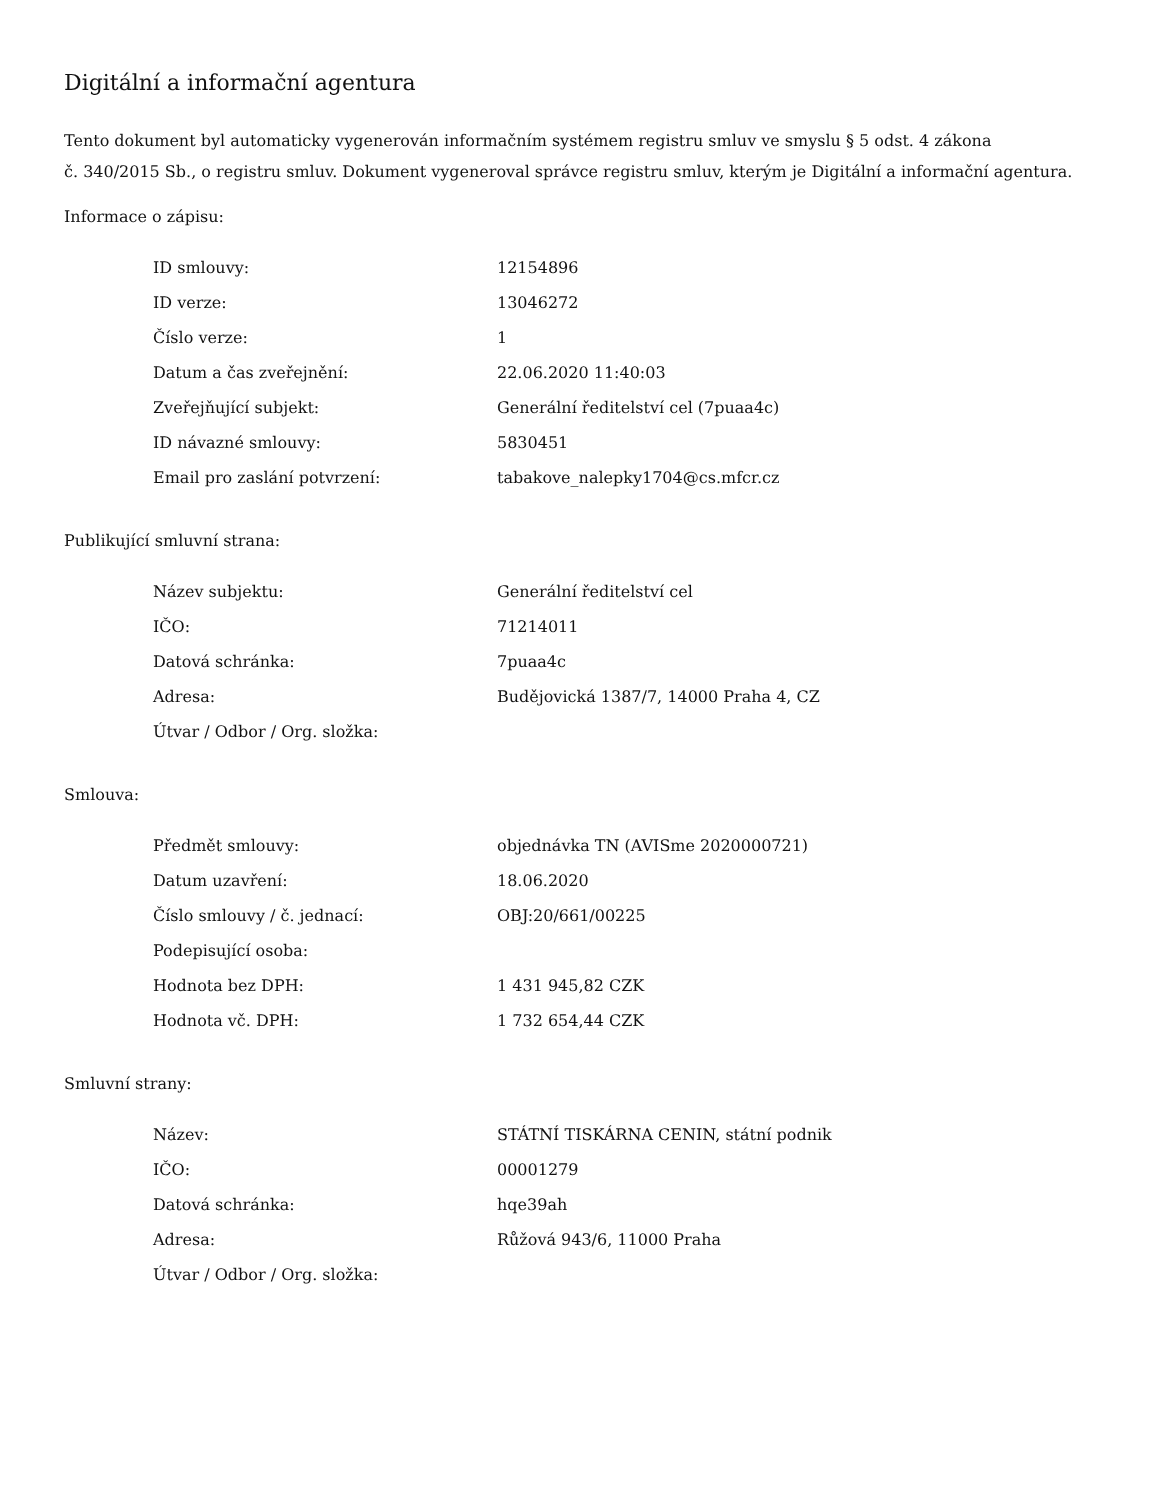Digitální a informační agentura
Tento dokument byl automaticky vygenerován informačním systémem registru smluv ve smyslu § 5 odst. 4 zákona
č. 340/2015 Sb., o registru smluv. Dokument vygeneroval správce registru smluv, kterým je Digitální a informační agentura.
Informace o zápisu:
| ID smlouvy: | 12154896 |
| ID verze: | 13046272 |
| Číslo verze: | 1 |
| Datum a čas zveřejnění: | 22.06.2020 11:40:03 |
| Zveřejňující subjekt: | Generální ředitelství cel (7puaa4c) |
| ID návazné smlouvy: | 5830451 |
| Email pro zaslání potvrzení: | tabakove_nalepky1704@cs.mfcr.cz |
Publikující smluvní strana:
| Název subjektu: | Generální ředitelství cel |
| IČO: | 71214011 |
| Datová schránka: | 7puaa4c |
| Adresa: | Budějovická 1387/7, 14000 Praha 4, CZ |
| Útvar / Odbor / Org. složka: | |
Smlouva:
| Předmět smlouvy: | objednávka TN (AVISme 2020000721) |
| Datum uzavření: | 18.06.2020 |
| Číslo smlouvy / č. jednací: | OBJ:20/661/00225 |
| Podepisující osoba: | |
| Hodnota bez DPH: | 1 431 945,82 CZK |
| Hodnota vč. DPH: | 1 732 654,44 CZK |
Smluvní strany:
| Název: | STÁTNÍ TISKÁRNA CENIN, státní podnik |
| IČO: | 00001279 |
| Datová schránka: | hqe39ah |
| Adresa: | Růžová 943/6, 11000 Praha |
| Útvar / Odbor / Org. složka: | |